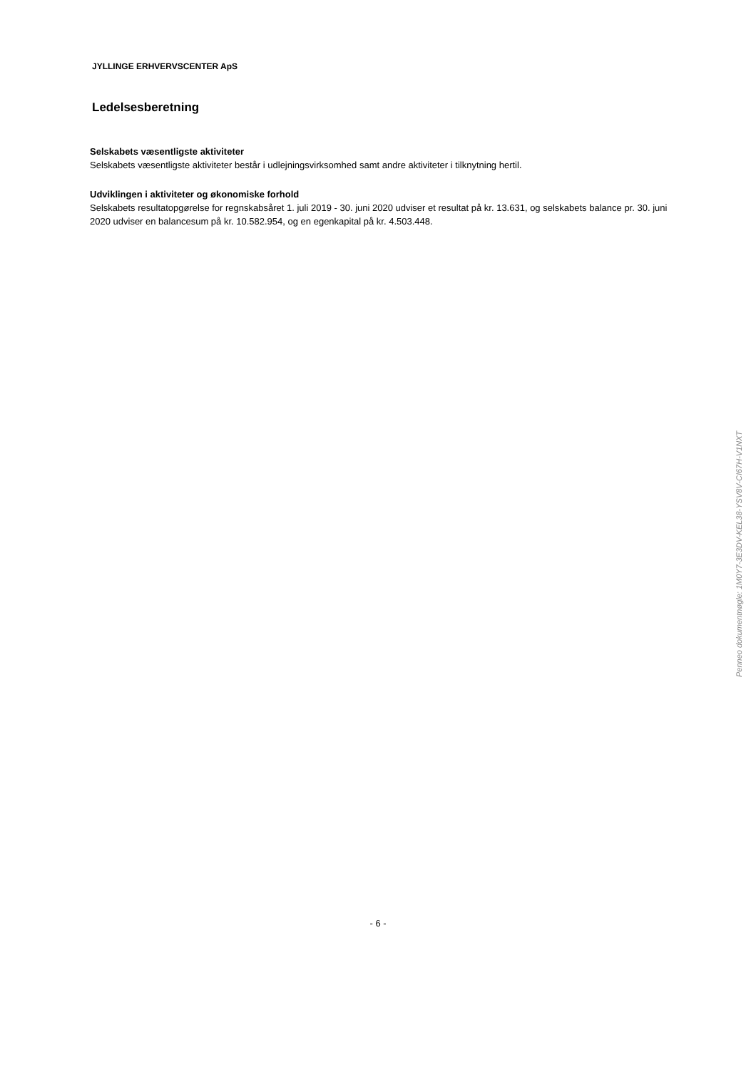JYLLINGE ERHVERVSCENTER ApS
Ledelsesberetning
Selskabets væsentligste aktiviteter
Selskabets væsentligste aktiviteter består i udlejningsvirksomhed samt andre aktiviteter i tilknytning hertil.
Udviklingen i aktiviteter og økonomiske forhold
Selskabets resultatopgørelse for regnskabsåret 1. juli 2019 - 30. juni 2020 udviser et resultat på kr. 13.631, og selskabets balance pr. 30. juni 2020 udviser en balancesum på kr. 10.582.954, og en egenkapital på kr. 4.503.448.
- 6 -
Penneo dokumentnøgle: 1M0Y7-3E3DV-KEL38-YSV8V-CI67H-V1NXT